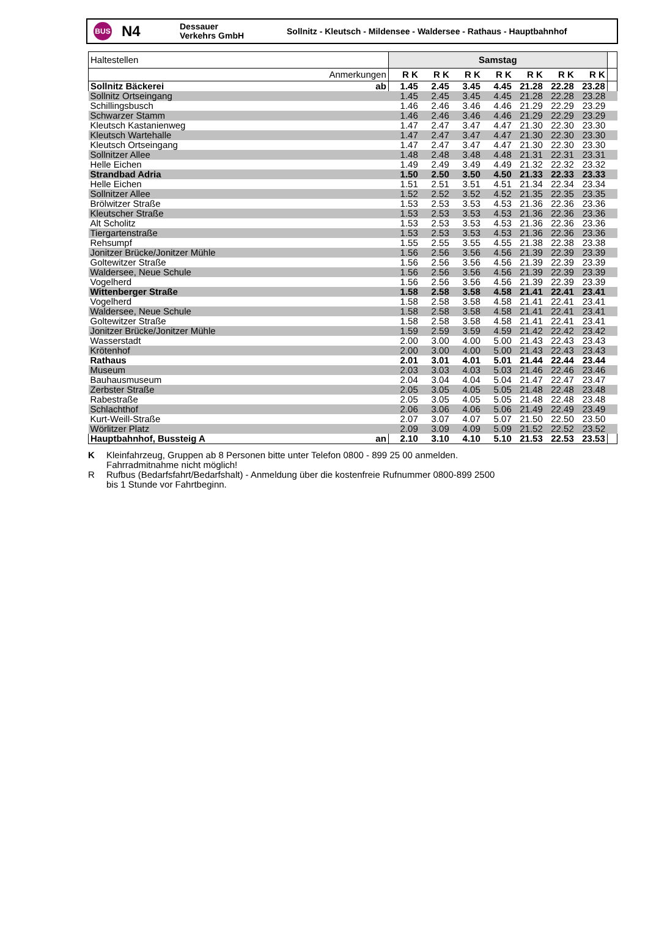BUS
N4
Dessauer
Verkehrs GmbH
Sollnitz - Kleutsch - Mildensee - Waldersee - Rathaus - Hauptbahnhof
| Haltestellen | Samstag | | | | | | | |
| Anmerkungen | R K | R K | R K | R K | R K | R K | R K | |
| Sollnitz Bäckerei ab | 1.45 | 2.45 | 3.45 | 4.45 | 21.28 | 22.28 | 23.28 | |
| Sollnitz Ortseingang | 1.45 | 2.45 | 3.45 | 4.45 | 21.28 | 22.28 | 23.28 | |
| Schillingsbusch | 1.46 | 2.46 | 3.46 | 4.46 | 21.29 | 22.29 | 23.29 | |
| Schwarzer Stamm | 1.46 | 2.46 | 3.46 | 4.46 | 21.29 | 22.29 | 23.29 | |
| Kleutsch Kastanienweg | 1.47 | 2.47 | 3.47 | 4.47 | 21.30 | 22.30 | 23.30 | |
| Kleutsch Wartehalle | 1.47 | 2.47 | 3.47 | 4.47 | 21.30 | 22.30 | 23.30 | |
| Kleutsch Ortseingang | 1.47 | 2.47 | 3.47 | 4.47 | 21.30 | 22.30 | 23.30 | |
| Sollnitzer Allee | 1.48 | 2.48 | 3.48 | 4.48 | 21.31 | 22.31 | 23.31 | |
| Helle Eichen | 1.49 | 2.49 | 3.49 | 4.49 | 21.32 | 22.32 | 23.32 | |
| Strandbad Adria | 1.50 | 2.50 | 3.50 | 4.50 | 21.33 | 22.33 | 23.33 | |
| Helle Eichen | 1.51 | 2.51 | 3.51 | 4.51 | 21.34 | 22.34 | 23.34 | |
| Sollnitzer Allee | 1.52 | 2.52 | 3.52 | 4.52 | 21.35 | 22.35 | 23.35 | |
| Brölwitzer Straße | 1.53 | 2.53 | 3.53 | 4.53 | 21.36 | 22.36 | 23.36 | |
| Kleutscher Straße | 1.53 | 2.53 | 3.53 | 4.53 | 21.36 | 22.36 | 23.36 | |
| Alt Scholitz | 1.53 | 2.53 | 3.53 | 4.53 | 21.36 | 22.36 | 23.36 | |
| Tiergartenstraße | 1.53 | 2.53 | 3.53 | 4.53 | 21.36 | 22.36 | 23.36 | |
| Rehsumpf | 1.55 | 2.55 | 3.55 | 4.55 | 21.38 | 22.38 | 23.38 | |
| Jonitzer Brücke/Jonitzer Mühle | 1.56 | 2.56 | 3.56 | 4.56 | 21.39 | 22.39 | 23.39 | |
| Goltewitzer Straße | 1.56 | 2.56 | 3.56 | 4.56 | 21.39 | 22.39 | 23.39 | |
| Waldersee, Neue Schule | 1.56 | 2.56 | 3.56 | 4.56 | 21.39 | 22.39 | 23.39 | |
| Vogelherd | 1.56 | 2.56 | 3.56 | 4.56 | 21.39 | 22.39 | 23.39 | |
| Wittenberger Straße | 1.58 | 2.58 | 3.58 | 4.58 | 21.41 | 22.41 | 23.41 | |
| Vogelherd | 1.58 | 2.58 | 3.58 | 4.58 | 21.41 | 22.41 | 23.41 | |
| Waldersee, Neue Schule | 1.58 | 2.58 | 3.58 | 4.58 | 21.41 | 22.41 | 23.41 | |
| Goltewitzer Straße | 1.58 | 2.58 | 3.58 | 4.58 | 21.41 | 22.41 | 23.41 | |
| Jonitzer Brücke/Jonitzer Mühle | 1.59 | 2.59 | 3.59 | 4.59 | 21.42 | 22.42 | 23.42 | |
| Wasserstadt | 2.00 | 3.00 | 4.00 | 5.00 | 21.43 | 22.43 | 23.43 | |
| Krötenhof | 2.00 | 3.00 | 4.00 | 5.00 | 21.43 | 22.43 | 23.43 | |
| Rathaus | 2.01 | 3.01 | 4.01 | 5.01 | 21.44 | 22.44 | 23.44 | |
| Museum | 2.03 | 3.03 | 4.03 | 5.03 | 21.46 | 22.46 | 23.46 | |
| Bauhausmuseum | 2.04 | 3.04 | 4.04 | 5.04 | 21.47 | 22.47 | 23.47 | |
| Zerbster Straße | 2.05 | 3.05 | 4.05 | 5.05 | 21.48 | 22.48 | 23.48 | |
| Rabestraße | 2.05 | 3.05 | 4.05 | 5.05 | 21.48 | 22.48 | 23.48 | |
| Schlachthof | 2.06 | 3.06 | 4.06 | 5.06 | 21.49 | 22.49 | 23.49 | |
| Kurt-Weill-Straße | 2.07 | 3.07 | 4.07 | 5.07 | 21.50 | 22.50 | 23.50 | |
| Wörlitzer Platz | 2.09 | 3.09 | 4.09 | 5.09 | 21.52 | 22.52 | 23.52 | |
| Hauptbahnhof, Bussteig A an | 2.10 | 3.10 | 4.10 | 5.10 | 21.53 | 22.53 | 23.53 | |
K Kleinfahrzeug, Gruppen ab 8 Personen bitte unter Telefon 0800 - 899 25 00 anmelden.
Fahrradmitnahme nicht möglich!
R Rufbus (Bedarfsfahrt/Bedarfshalt) - Anmeldung über die kostenfreie Rufnummer 0800-899 2500
bis 1 Stunde vor Fahrtbeginn.